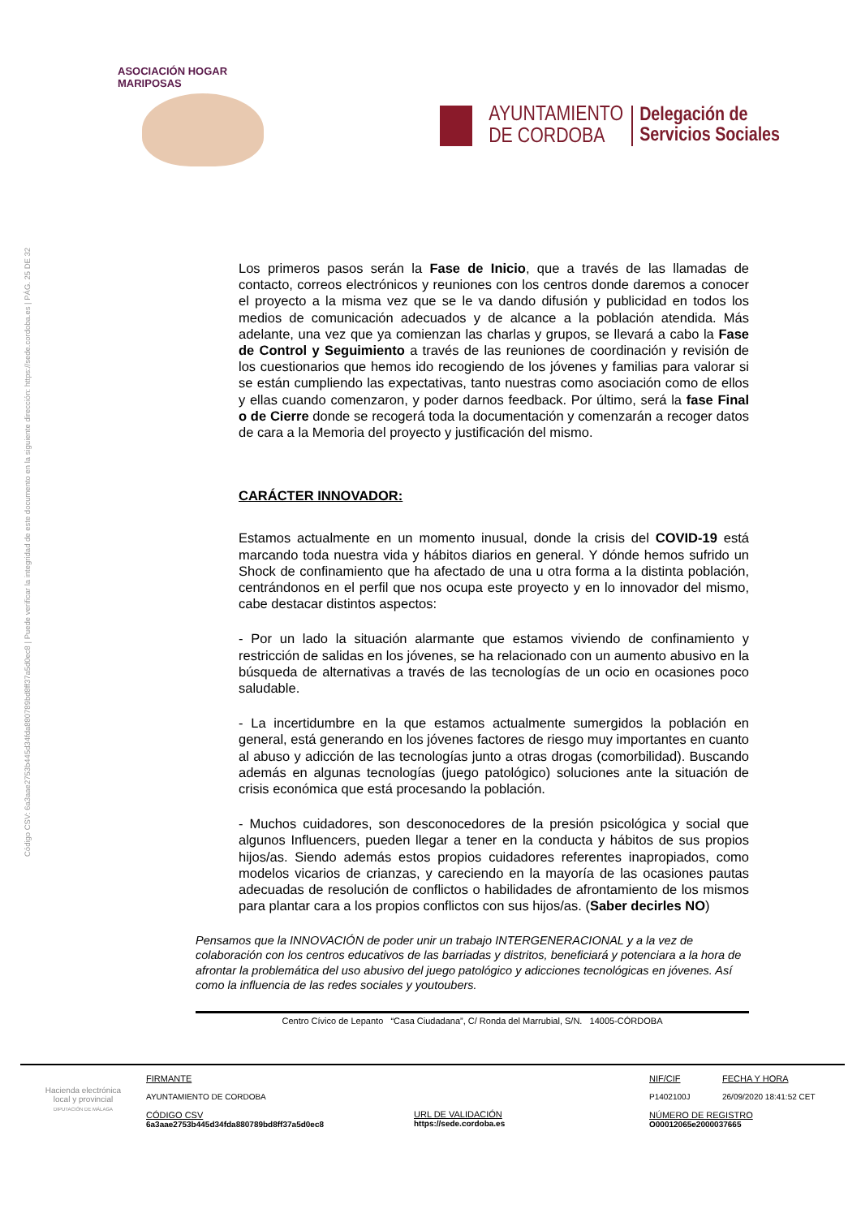Código CSV: 6a3aae2753b445d34fda880789bd8ff37a5d0ec8 | Puede verificar la integridad de este documento en la siguiente dirección: https://sede.cordoba.es | PÁG. 25 DE 32
ASOCIACIÓN HOGAR MARIPOSAS
AYUNTAMIENTO
DE CORDOBA
Delegación de
Servicios Sociales
Los primeros pasos serán la Fase de Inicio, que a través de las llamadas de contacto, correos electrónicos y reuniones con los centros donde daremos a conocer el proyecto a la misma vez que se le va dando difusión y publicidad en todos los medios de comunicación adecuados y de alcance a la población atendida. Más adelante, una vez que ya comienzan las charlas y grupos, se llevará a cabo la Fase de Control y Seguimiento a través de las reuniones de coordinación y revisión de los cuestionarios que hemos ido recogiendo de los jóvenes y familias para valorar si se están cumpliendo las expectativas, tanto nuestras como asociación como de ellos y ellas cuando comenzaron, y poder darnos feedback. Por último, será la fase Final o de Cierre donde se recogerá toda la documentación y comenzarán a recoger datos de cara a la Memoria del proyecto y justificación del mismo.
CARÁCTER INNOVADOR:
Estamos actualmente en un momento inusual, donde la crisis del COVID-19 está marcando toda nuestra vida y hábitos diarios en general. Y dónde hemos sufrido un Shock de confinamiento que ha afectado de una u otra forma a la distinta población, centrándonos en el perfil que nos ocupa este proyecto y en lo innovador del mismo, cabe destacar distintos aspectos:
- Por un lado la situación alarmante que estamos viviendo de confinamiento y restricción de salidas en los jóvenes, se ha relacionado con un aumento abusivo en la búsqueda de alternativas a través de las tecnologías de un ocio en ocasiones poco saludable.
- La incertidumbre en la que estamos actualmente sumergidos la población en general, está generando en los jóvenes factores de riesgo muy importantes en cuanto al abuso y adicción de las tecnologías junto a otras drogas (comorbilidad). Buscando además en algunas tecnologías (juego patológico) soluciones ante la situación de crisis económica que está procesando la población.
- Muchos cuidadores, son desconocedores de la presión psicológica y social que algunos Influencers, pueden llegar a tener en la conducta y hábitos de sus propios hijos/as. Siendo además estos propios cuidadores referentes inapropiados, como modelos vicarios de crianzas, y careciendo en la mayoría de las ocasiones pautas adecuadas de resolución de conflictos o habilidades de afrontamiento de los mismos para plantar cara a los propios conflictos con sus hijos/as. (Saber decirles NO)
Pensamos que la INNOVACIÓN de poder unir un trabajo INTERGENERACIONAL y a la vez de colaboración con los centros educativos de las barriadas y distritos, beneficiará y potenciara a la hora de afrontar la problemática del uso abusivo del juego patológico y adicciones tecnológicas en jóvenes. Así como la influencia de las redes sociales y youtoubers.
Centro Cívico de Lepanto “Casa Ciudadana”, C/ Ronda del Marrubial, S/N. 14005-CÓRDOBA
Hacienda electrónica
local y provincial
DIPUTACIÓN DE MÁLAGA
FIRMANTE
AYUNTAMIENTO DE CORDOBA
CÓDIGO CSV
6a3aae2753b445d34fda880789bd8ff37a5d0ec8
URL DE VALIDACIÓN
https://sede.cordoba.es
NIF/CIF
P1402100J
FECHA Y HORA
26/09/2020 18:41:52 CET
NÚMERO DE REGISTRO
O00012065e2000037665